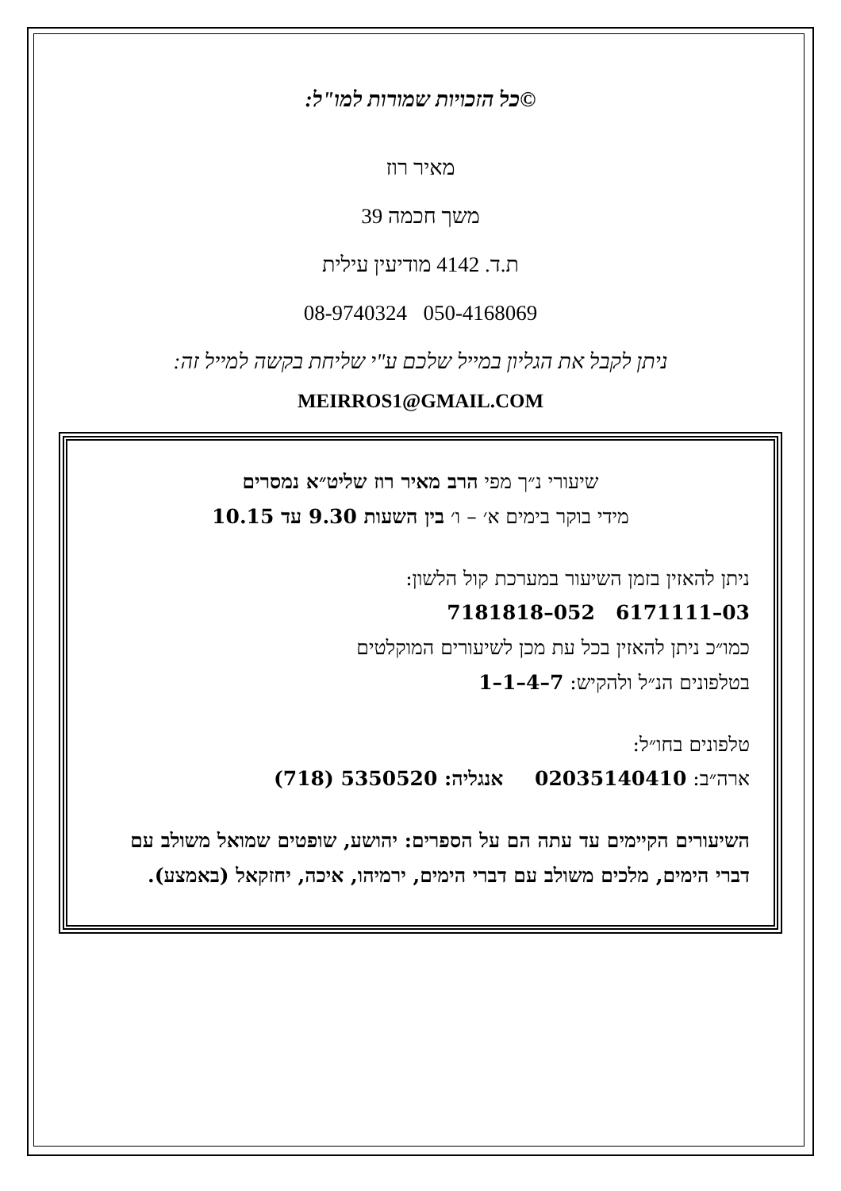©כל הזכויות שמורות למו"ל:
מאיר רוז
משך חכמה 39
ת.ד. 4142 מודיעין עילית
050-4168069 08-9740324
ניתן לקבל את הגליון במייל שלכם ע"י שליחת בקשה למייל זה:
MEIRROS1@GMAIL.COM
שיעורי נ״ך מפי הרב מאיר רוז שליט״א נמסרים
מידי בוקר בימים א׳ – ו׳ בין השעות 9.30 עד 10.15
ניתן להאזין בזמן השיעור במערכת קול הלשון:
03–6171111 052–7181818
כמו״כ ניתן להאזין בכל עת מכן לשיעורים המוקלטים
בטלפונים הנ״ל ולהקיש: 7–4–1–1
טלפונים בחו״ל:
ארה״ב: 02035140410 אנגליה: 5350520 (718)
השיעורים הקיימים עד עתה הם על הספרים: יהושע, שופטים שמואל משולב עם דברי הימים, מלכים משולב עם דברי הימים, ירמיהו, איכה, יחזקאל (באמצע).